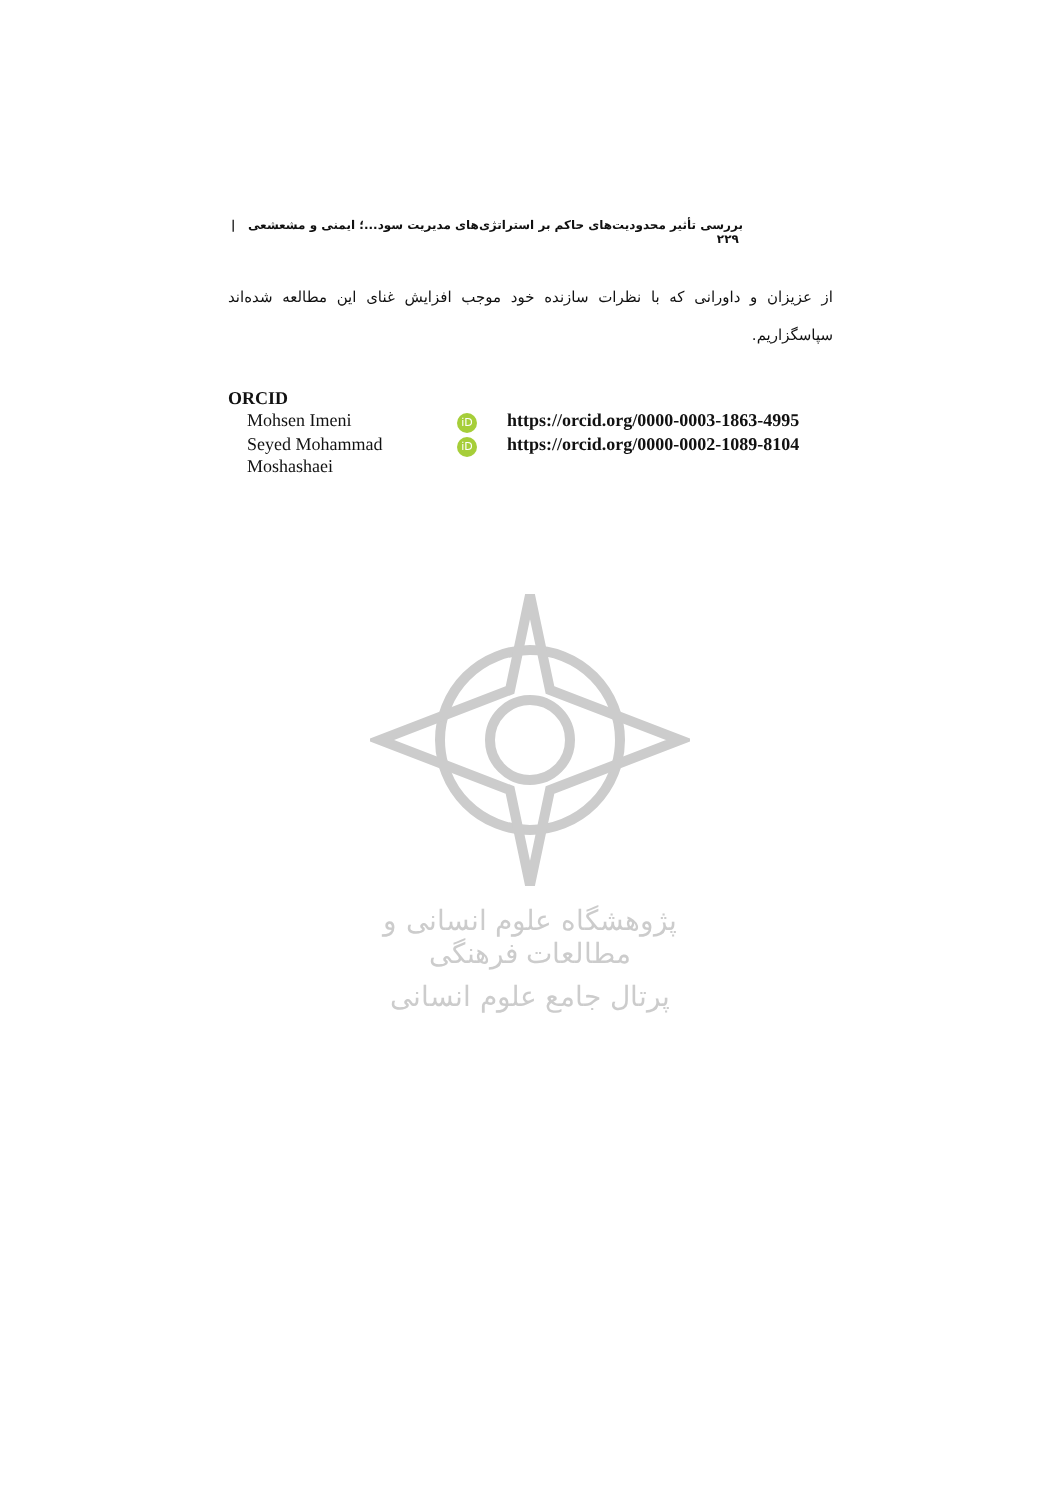بررسی تأثیر محدودیت‌های حاکم بر استراتژی‌های مدیریت سود...؛ ایمنی و مشعشعی | ۲۲۹
از عزیزان و داورانی که با نظرات سازنده خود موجب افزایش غنای این مطالعه شده‌اند سپاسگزاریم.
ORCID
| Mohsen Imeni | iD | https://orcid.org/0000-0003-1863-4995 |
| Seyed Mohammad Moshashaei | iD | https://orcid.org/0000-0002-1089-8104 |
پژوهشگاه علوم انسانی و مطالعات فرهنگی
پرتال جامع علوم انسانی